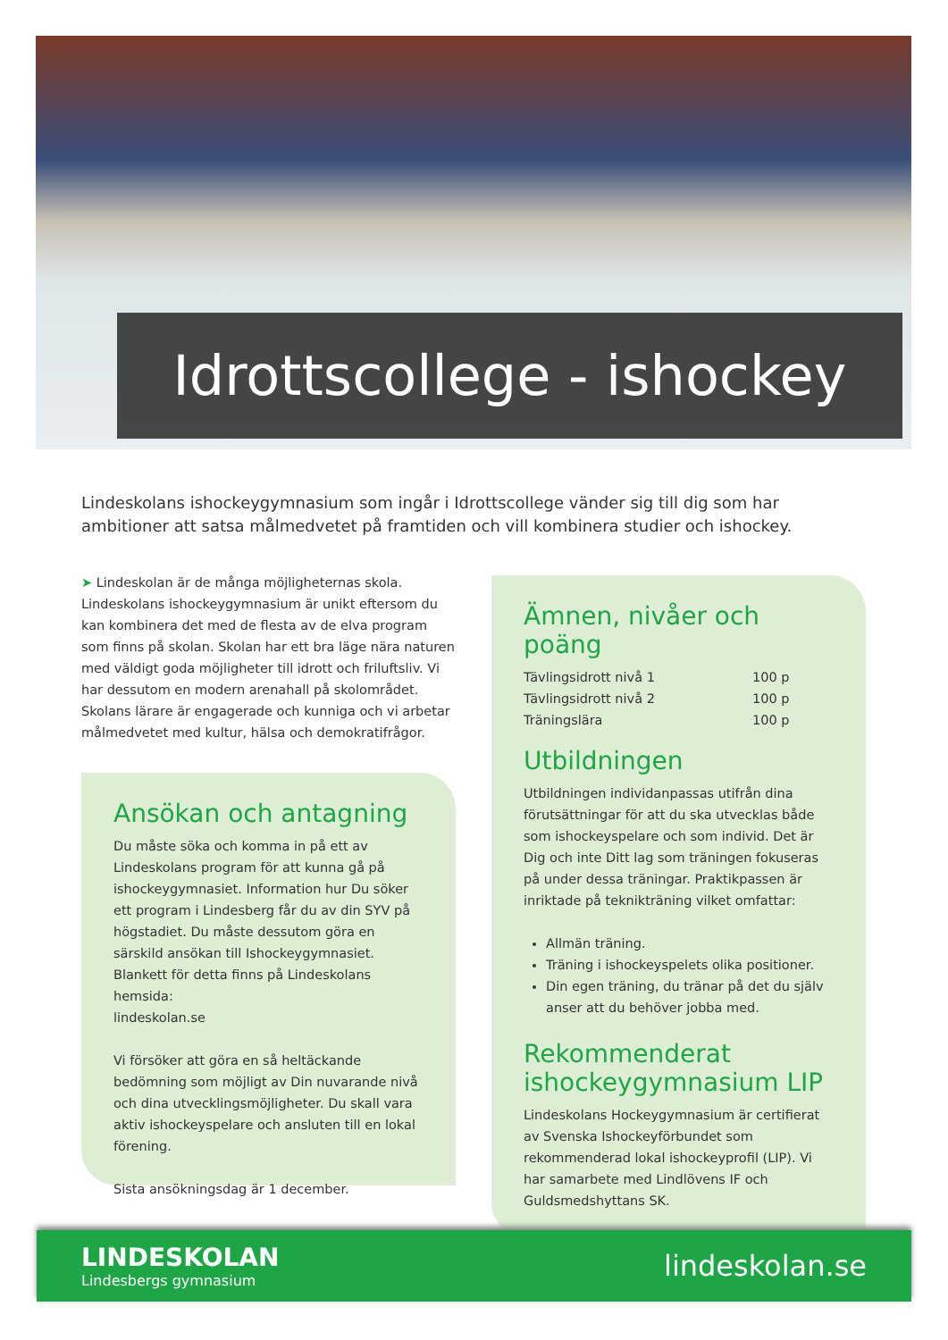Idrottscollege - ishockey
Lindeskolans ishockeygymnasium som ingår i Idrottscollege vänder sig till dig som har ambitioner att satsa målmedvetet på framtiden och vill kombinera studier och ishockey.
➤ Lindeskolan är de många möjligheternas skola. Lindeskolans ishockeygymnasium är unikt eftersom du kan kombinera det med de flesta av de elva program som finns på skolan. Skolan har ett bra läge nära naturen med väldigt goda möjligheter till idrott och friluftsliv. Vi har dessutom en modern arenahall på skolområdet. Skolans lärare är engagerade och kunniga och vi arbetar målmedvetet med kultur, hälsa och demokratifrågor.
Ansökan och antagning
Du måste söka och komma in på ett av Lindeskolans program för att kunna gå på ishockeygymnasiet. Information hur Du söker ett program i Lindesberg får du av din SYV på högstadiet. Du måste dessutom göra en särskild ansökan till Ishockeygymnasiet. Blankett för detta finns på Lindeskolans hemsida:
lindeskolan.se
Vi försöker att göra en så heltäckande bedömning som möjligt av Din nuvarande nivå och dina utvecklingsmöjligheter. Du skall vara aktiv ishockeyspelare och ansluten till en lokal förening.
Sista ansökningsdag är 1 december.
Ämnen, nivåer och poäng
| Tävlingsidrott nivå 1 | 100 p |
| Tävlingsidrott nivå 2 | 100 p |
| Träningslära | 100 p |
Utbildningen
Utbildningen individanpassas utifrån dina förutsättningar för att du ska utvecklas både som ishockeyspelare och som individ. Det är Dig och inte Ditt lag som träningen fokuseras på under dessa träningar. Praktikpassen är inriktade på teknikträning vilket omfattar:
Allmän träning.
Träning i ishockeyspelets olika positioner.
Din egen träning, du tränar på det du själv anser att du behöver jobba med.
Rekommenderat ishockeygymnasium LIP
Lindeskolans Hockeygymnasium är certifierat av Svenska Ishockeyförbundet som rekommenderad lokal ishockeyprofil (LIP). Vi har samarbete med Lindlövens IF och Guldsmedshyttans SK.
LINDESKOLAN
Lindesbergs gymnasium
lindeskolan.se